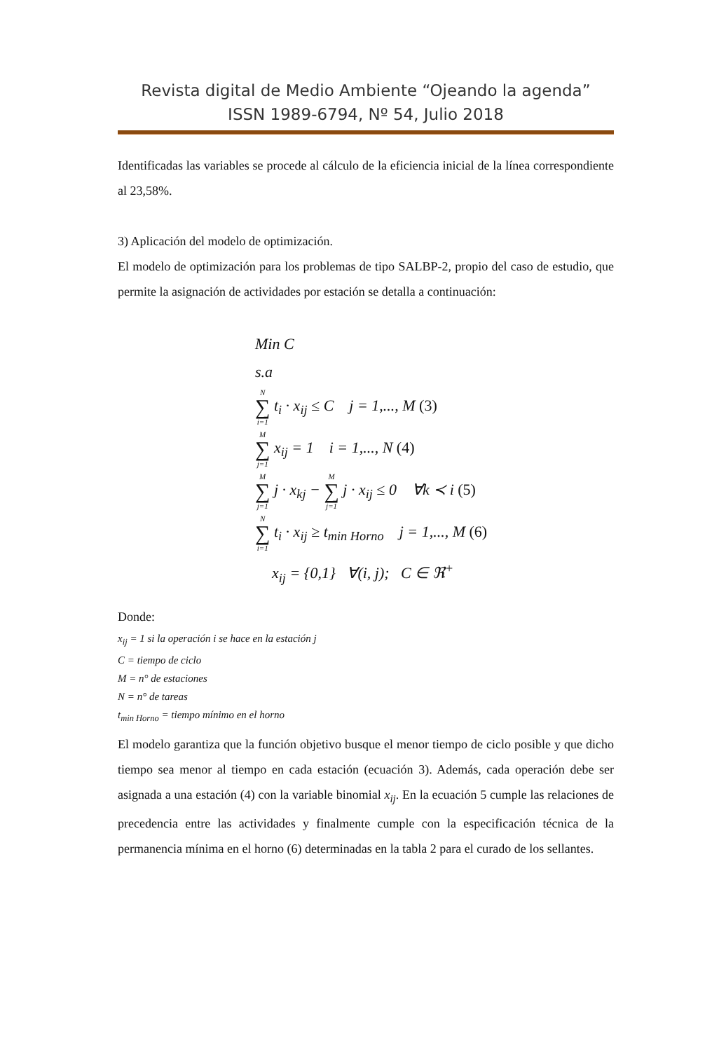Revista digital de Medio Ambiente “Ojeando la agenda”
ISSN 1989-6794, Nº 54, Julio 2018
Identificadas las variables se procede al cálculo de la eficiencia inicial de la línea correspondiente al 23,58%.
3) Aplicación del modelo de optimización.
El modelo de optimización para los problemas de tipo SALBP-2, propio del caso de estudio, que permite la asignación de actividades por estación se detalla a continuación:
Min C
s.a
N ∑ i=1 t<sub>i</sub> · x<sub>ij</sub> ≤ C j = 1,..., M (3)
M ∑ j=1 x<sub>ij</sub> = 1 i = 1,..., N (4)
M ∑ j=1 j · x<sub>kj</sub> − M ∑ j=1 j · x<sub>ij</sub> ≤ 0 ∀k ≺ i (5)
N ∑ i=1 t<sub>i</sub> · x<sub>ij</sub> ≥ t<sub>min Horno</sub> j = 1,..., M (6)
x<sub>ij</sub> = {0,1} ∀(i, j); C ∈ ℜ<sup>+</sup>
Donde:
x<sub>ij</sub> = 1 si la operación i se hace en la estación j
C = tiempo de ciclo
M = n° de estaciones
N = n° de tareas
t<sub>min Horno</sub> = tiempo mínimo en el horno
El modelo garantiza que la función objetivo busque el menor tiempo de ciclo posible y que dicho tiempo sea menor al tiempo en cada estación (ecuación 3). Además, cada operación debe ser asignada a una estación (4) con la variable binomial x<sub>ij</sub>. En la ecuación 5 cumple las relaciones de precedencia entre las actividades y finalmente cumple con la especificación técnica de la permanencia mínima en el horno (6) determinadas en la tabla 2 para el curado de los sellantes.